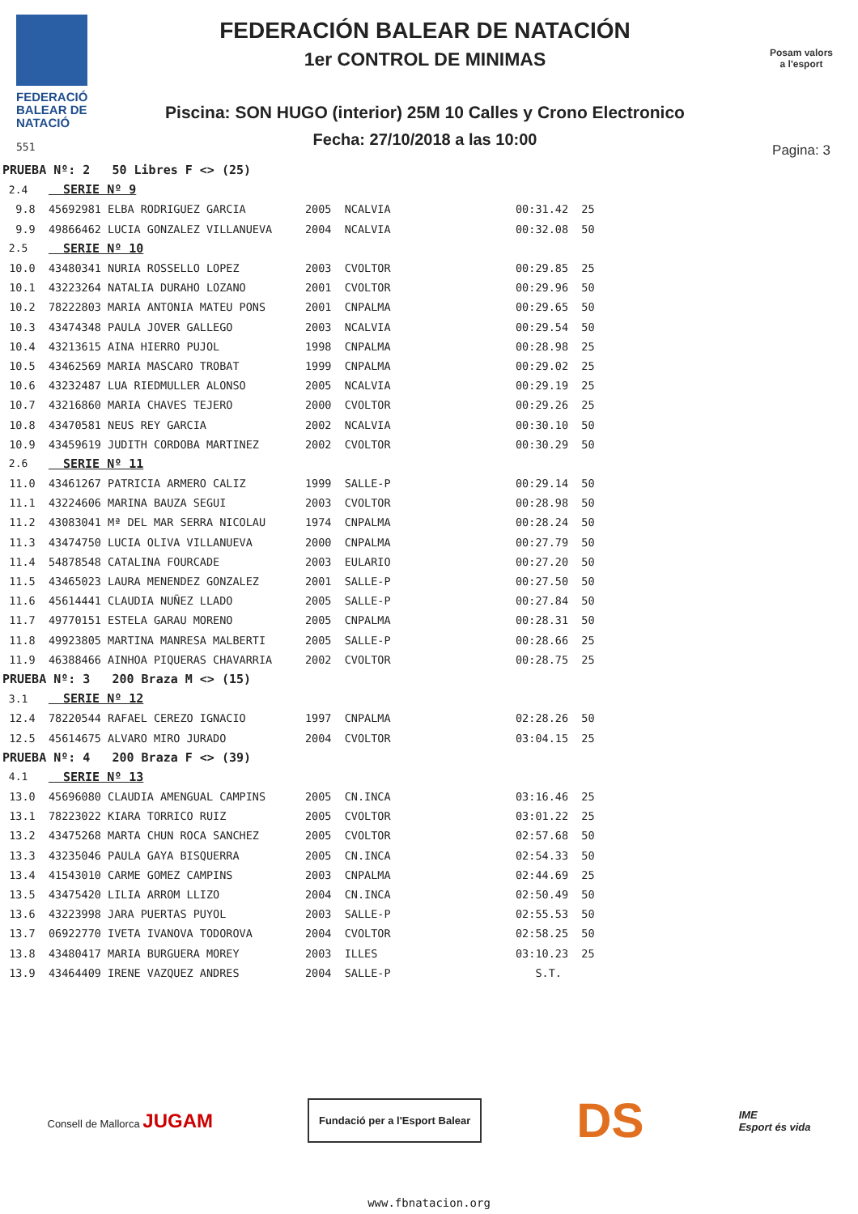FEDERACIÓ BALEAR DE NATACIÓ
551
FEDERACIÓN BALEAR DE NATACIÓN
1er CONTROL DE MINIMAS
Piscina: SON HUGO (interior) 25M 10 Calles y Crono Electronico
Fecha: 27/10/2018 a las 10:00
Posam valors
a l'esport
Pagina: 3
| PRUEBA Nº: 2 50 Libres F <> (25) | | | | | |
| 2.4 | SERIE Nº 9 | | | | |
| 9.8 | 45692981 ELBA RODRIGUEZ GARCIA | 2005 | NCALVIA | 00:31.42 | 25 |
| 9.9 | 49866462 LUCIA GONZALEZ VILLANUEVA | 2004 | NCALVIA | 00:32.08 | 50 |
| 2.5 | SERIE Nº 10 | | | | |
| 10.0 | 43480341 NURIA ROSSELLO LOPEZ | 2003 | CVOLTOR | 00:29.85 | 25 |
| 10.1 | 43223264 NATALIA DURAHO LOZANO | 2001 | CVOLTOR | 00:29.96 | 50 |
| 10.2 | 78222803 MARIA ANTONIA MATEU PONS | 2001 | CNPALMA | 00:29.65 | 50 |
| 10.3 | 43474348 PAULA JOVER GALLEGO | 2003 | NCALVIA | 00:29.54 | 50 |
| 10.4 | 43213615 AINA HIERRO PUJOL | 1998 | CNPALMA | 00:28.98 | 25 |
| 10.5 | 43462569 MARIA MASCARO TROBAT | 1999 | CNPALMA | 00:29.02 | 25 |
| 10.6 | 43232487 LUA RIEDMULLER ALONSO | 2005 | NCALVIA | 00:29.19 | 25 |
| 10.7 | 43216860 MARIA CHAVES TEJERO | 2000 | CVOLTOR | 00:29.26 | 25 |
| 10.8 | 43470581 NEUS REY GARCIA | 2002 | NCALVIA | 00:30.10 | 50 |
| 10.9 | 43459619 JUDITH CORDOBA MARTINEZ | 2002 | CVOLTOR | 00:30.29 | 50 |
| 2.6 | SERIE Nº 11 | | | | |
| 11.0 | 43461267 PATRICIA ARMERO CALIZ | 1999 | SALLE-P | 00:29.14 | 50 |
| 11.1 | 43224606 MARINA BAUZA SEGUI | 2003 | CVOLTOR | 00:28.98 | 50 |
| 11.2 | 43083041 Mª DEL MAR SERRA NICOLAU | 1974 | CNPALMA | 00:28.24 | 50 |
| 11.3 | 43474750 LUCIA OLIVA VILLANUEVA | 2000 | CNPALMA | 00:27.79 | 50 |
| 11.4 | 54878548 CATALINA FOURCADE | 2003 | EULARIO | 00:27.20 | 50 |
| 11.5 | 43465023 LAURA MENENDEZ GONZALEZ | 2001 | SALLE-P | 00:27.50 | 50 |
| 11.6 | 45614441 CLAUDIA NUÑEZ LLADO | 2005 | SALLE-P | 00:27.84 | 50 |
| 11.7 | 49770151 ESTELA GARAU MORENO | 2005 | CNPALMA | 00:28.31 | 50 |
| 11.8 | 49923805 MARTINA MANRESA MALBERTI | 2005 | SALLE-P | 00:28.66 | 25 |
| 11.9 | 46388466 AINHOA PIQUERAS CHAVARRIA | 2002 | CVOLTOR | 00:28.75 | 25 |
| PRUEBA Nº: 3 200 Braza M <> (15) | | | | | |
| 3.1 | SERIE Nº 12 | | | | |
| 12.4 | 78220544 RAFAEL CEREZO IGNACIO | 1997 | CNPALMA | 02:28.26 | 50 |
| 12.5 | 45614675 ALVARO MIRO JURADO | 2004 | CVOLTOR | 03:04.15 | 25 |
| PRUEBA Nº: 4 200 Braza F <> (39) | | | | | |
| 4.1 | SERIE Nº 13 | | | | |
| 13.0 | 45696080 CLAUDIA AMENGUAL CAMPINS | 2005 | CN.INCA | 03:16.46 | 25 |
| 13.1 | 78223022 KIARA TORRICO RUIZ | 2005 | CVOLTOR | 03:01.22 | 25 |
| 13.2 | 43475268 MARTA CHUN ROCA SANCHEZ | 2005 | CVOLTOR | 02:57.68 | 50 |
| 13.3 | 43235046 PAULA GAYA BISQUERRA | 2005 | CN.INCA | 02:54.33 | 50 |
| 13.4 | 41543010 CARME GOMEZ CAMPINS | 2003 | CNPALMA | 02:44.69 | 25 |
| 13.5 | 43475420 LILIA ARROM LLIZO | 2004 | CN.INCA | 02:50.49 | 50 |
| 13.6 | 43223998 JARA PUERTAS PUYOL | 2003 | SALLE-P | 02:55.53 | 50 |
| 13.7 | 06922770 IVETA IVANOVA TODOROVA | 2004 | CVOLTOR | 02:58.25 | 50 |
| 13.8 | 43480417 MARIA BURGUERA MOREY | 2003 | ILLES | 03:10.23 | 25 |
| 13.9 | 43464409 IRENE VAZQUEZ ANDRES | 2004 | SALLE-P | S.T. | |
Consell de Mallorca JUGAM
Fundació per a l'Esport Balear
DS
IME
Esport és vida
www.fbnatacion.org